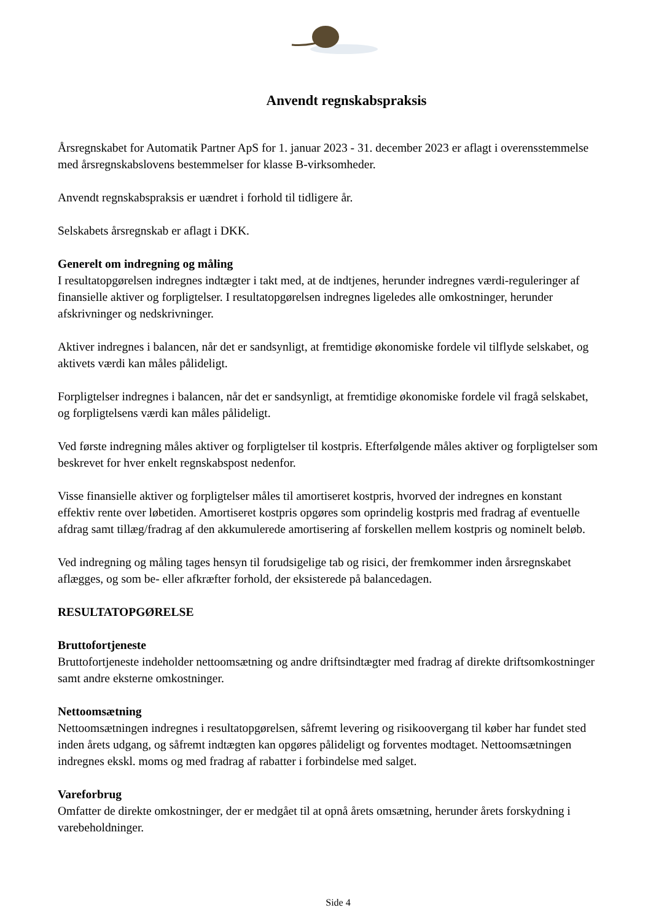Anvendt regnskabspraksis
Årsregnskabet for Automatik Partner ApS for 1. januar 2023 - 31. december 2023 er aflagt i overensstemmelse med årsregnskabslovens bestemmelser for klasse B-virksomheder.
Anvendt regnskabspraksis er uændret i forhold til tidligere år.
Selskabets årsregnskab er aflagt i DKK.
Generelt om indregning og måling
I resultatopgørelsen indregnes indtægter i takt med, at de indtjenes, herunder indregnes værdi-reguleringer af finansielle aktiver og forpligtelser. I resultatopgørelsen indregnes ligeledes alle omkostninger, herunder afskrivninger og nedskrivninger.
Aktiver indregnes i balancen, når det er sandsynligt, at fremtidige økonomiske fordele vil tilflyde selskabet, og aktivets værdi kan måles pålideligt.
Forpligtelser indregnes i balancen, når det er sandsynligt, at fremtidige økonomiske fordele vil fragå selskabet, og forpligtelsens værdi kan måles pålideligt.
Ved første indregning måles aktiver og forpligtelser til kostpris. Efterfølgende måles aktiver og forpligtelser som beskrevet for hver enkelt regnskabspost nedenfor.
Visse finansielle aktiver og forpligtelser måles til amortiseret kostpris, hvorved der indregnes en konstant effektiv rente over løbetiden. Amortiseret kostpris opgøres som oprindelig kostpris med fradrag af eventuelle afdrag samt tillæg/fradrag af den akkumulerede amortisering af forskellen mellem kostpris og nominelt beløb.
Ved indregning og måling tages hensyn til forudsigelige tab og risici, der fremkommer inden årsregnskabet aflægges, og som be- eller afkræfter forhold, der eksisterede på balancedagen.
RESULTATOPGØRELSE
Bruttofortjeneste
Bruttofortjeneste indeholder nettoomsætning og andre driftsindtægter med fradrag af direkte driftsomkostninger samt andre eksterne omkostninger.
Nettoomsætning
Nettoomsætningen indregnes i resultatopgørelsen, såfremt levering og risikoovergang til køber har fundet sted inden årets udgang, og såfremt indtægten kan opgøres pålideligt og forventes modtaget. Nettoomsætningen indregnes ekskl. moms og med fradrag af rabatter i forbindelse med salget.
Vareforbrug
Omfatter de direkte omkostninger, der er medgået til at opnå årets omsætning, herunder årets forskydning i varebeholdninger.
Side 4